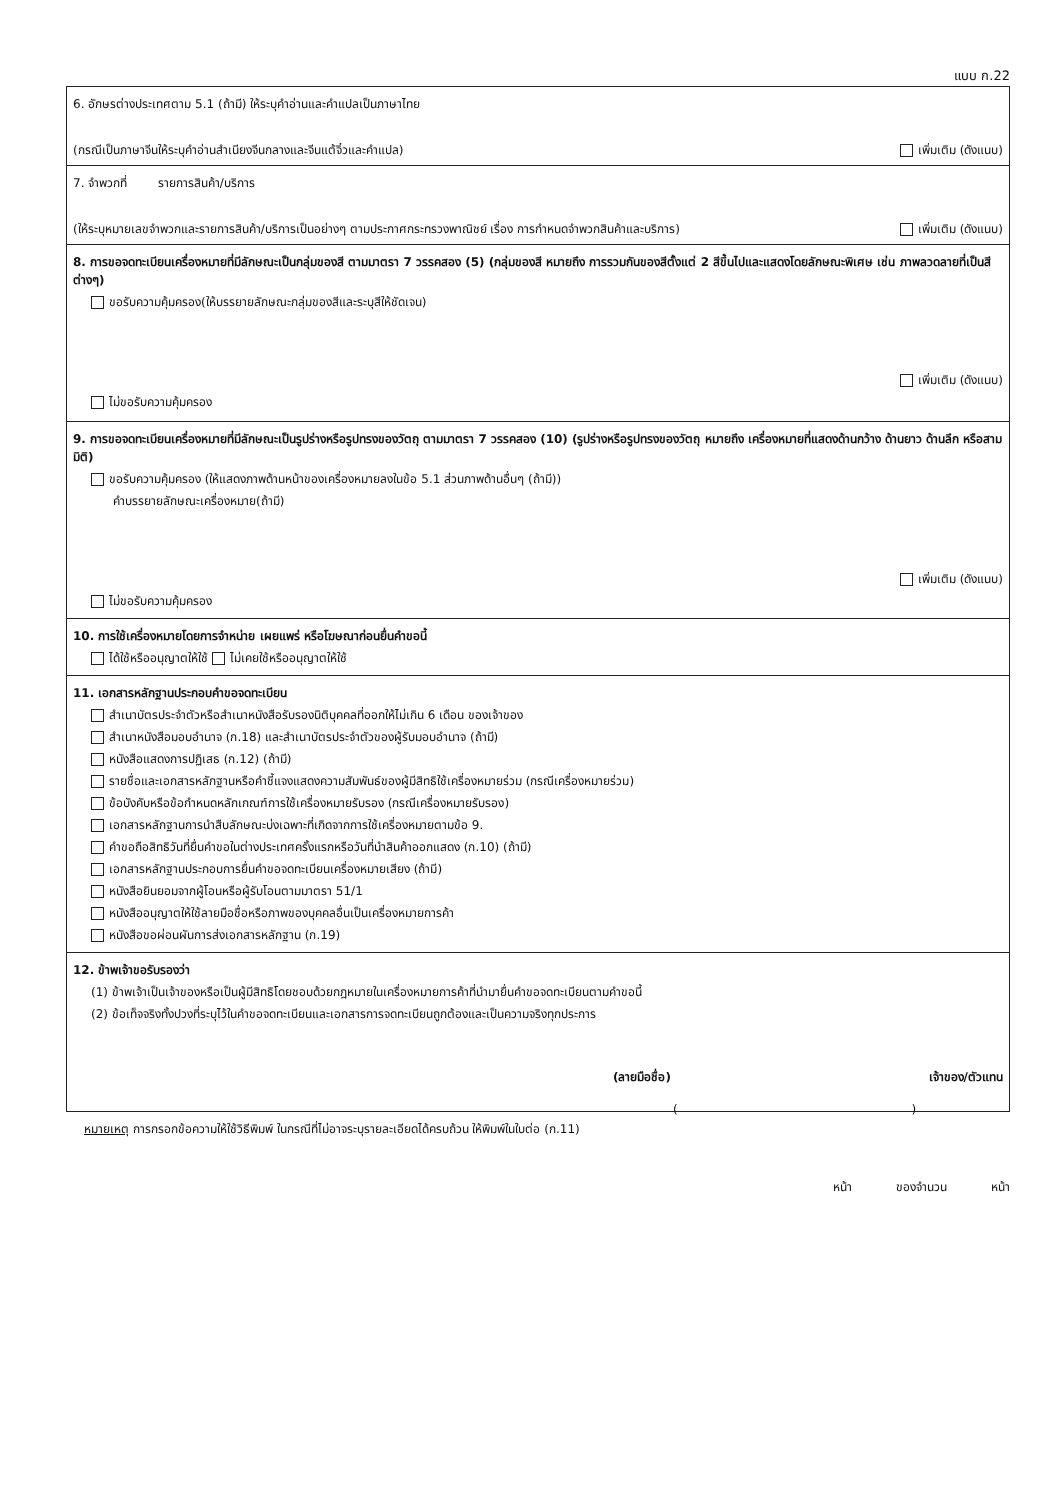แบบ ก.22
6. อักษรต่างประเทศตาม 5.1 (ถ้ามี) ให้ระบุคำอ่านและคำแปลเป็นภาษาไทย
(กรณีเป็นภาษาจีนให้ระบุคำอ่านสำเนียงจีนกลางและจีนแต้จิ๋วและคำแปล) เพิ่มเติม (ดังแนบ)
7. จำพวกที่ รายการสินค้า/บริการ
(ให้ระบุหมายเลขจำพวกและรายการสินค้า/บริการเป็นอย่างๆ ตามประกาศกระทรวงพาณิชย์ เรื่อง การกำหนดจำพวกสินค้าและบริการ) เพิ่มเติม (ดังแนบ)
8. การขอจดทะเบียนเครื่องหมายที่มีลักษณะเป็นกลุ่มของสี ตามมาตรา 7 วรรคสอง (5) (กลุ่มของสี หมายถึง การรวมกันของสีตั้งแต่ 2 สีขึ้นไปและแสดงโดยลักษณะพิเศษ เช่น ภาพลวดลายที่เป็นสีต่างๆ)
ขอรับความคุ้มครอง(ให้บรรยายลักษณะกลุ่มของสีและระบุสีให้ชัดเจน)
เพิ่มเติม (ดังแนบ)
ไม่ขอรับความคุ้มครอง
9. การขอจดทะเบียนเครื่องหมายที่มีลักษณะเป็นรูปร่างหรือรูปทรงของวัตถุ ตามมาตรา 7 วรรคสอง (10) (รูปร่างหรือรูปทรงของวัตถุ หมายถึง เครื่องหมายที่แสดงด้านกว้าง ด้านยาว ด้านลึก หรือสามมิติ)
ขอรับความคุ้มครอง (ให้แสดงภาพด้านหน้าของเครื่องหมายลงในข้อ 5.1 ส่วนภาพด้านอื่นๆ (ถ้ามี))
คำบรรยายลักษณะเครื่องหมาย(ถ้ามี)
เพิ่มเติม (ดังแนบ)
ไม่ขอรับความคุ้มครอง
10. การใช้เครื่องหมายโดยการจำหน่าย เผยแพร่ หรือโฆษณาก่อนยื่นคำขอนี้
ได้ใช้หรืออนุญาตให้ใช้ ไม่เคยใช้หรืออนุญาตให้ใช้
11. เอกสารหลักฐานประกอบคำขอจดทะเบียน
สำเนาบัตรประจำตัวหรือสำเนาหนังสือรับรองนิติบุคคลที่ออกให้ไม่เกิน 6 เดือน ของเจ้าของ
สำเนาหนังสือมอบอำนาจ (ก.18) และสำเนาบัตรประจำตัวของผู้รับมอบอำนาจ (ถ้ามี)
หนังสือแสดงการปฏิเสธ (ก.12) (ถ้ามี)
รายชื่อและเอกสารหลักฐานหรือคำชี้แจงแสดงความสัมพันธ์ของผู้มีสิทธิใช้เครื่องหมายร่วม (กรณีเครื่องหมายร่วม)
ข้อบังคับหรือข้อกำหนดหลักเกณฑ์การใช้เครื่องหมายรับรอง (กรณีเครื่องหมายรับรอง)
เอกสารหลักฐานการนำสืบลักษณะบ่งเฉพาะที่เกิดจากการใช้เครื่องหมายตามข้อ 9.
คำขอถือสิทธิวันที่ยื่นคำขอในต่างประเทศครั้งแรกหรือวันที่นำสินค้าออกแสดง (ก.10) (ถ้ามี)
เอกสารหลักฐานประกอบการยื่นคำขอจดทะเบียนเครื่องหมายเสียง (ถ้ามี)
หนังสือยินยอมจากผู้โอนหรือผู้รับโอนตามมาตรา 51/1
หนังสืออนุญาตให้ใช้ลายมือชื่อหรือภาพของบุคคลอื่นเป็นเครื่องหมายการค้า
หนังสือขอผ่อนผันการส่งเอกสารหลักฐาน (ก.19)
12. ข้าพเจ้าขอรับรองว่า
(1) ข้าพเจ้าเป็นเจ้าของหรือเป็นผู้มีสิทธิโดยชอบด้วยกฎหมายในเครื่องหมายการค้าที่นำมายื่นคำขอจดทะเบียนตามคำขอนี้
(2) ข้อเท็จจริงทั้งปวงที่ระบุไว้ในคำขอจดทะเบียนและเอกสารการจดทะเบียนถูกต้องและเป็นความจริงทุกประการ
(ลายมือชื่อ) เจ้าของ/ตัวแทน
( )
หมายเหตุ การกรอกข้อความให้ใช้วิธีพิมพ์ ในกรณีที่ไม่อาจระบุรายละเอียดได้ครบถ้วน ให้พิมพ์ในใบต่อ (ก.11)
หน้า ของจำนวน หน้า